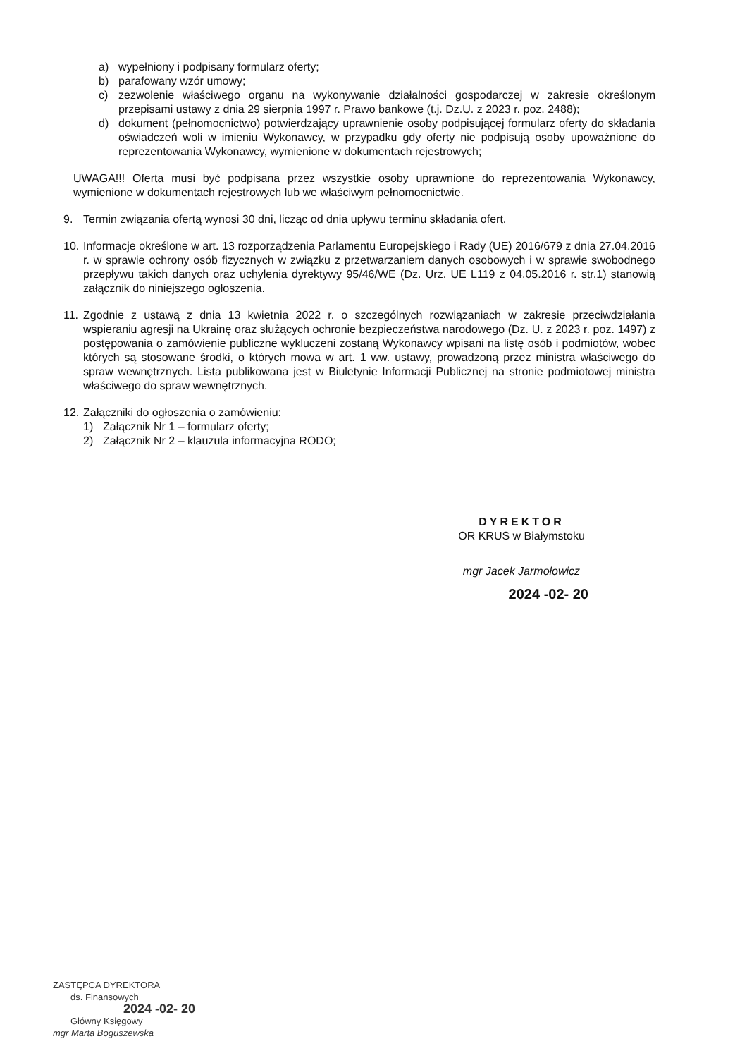a) wypełniony i podpisany formularz oferty;
b) parafowany wzór umowy;
c) zezwolenie właściwego organu na wykonywanie działalności gospodarczej w zakresie określonym przepisami ustawy z dnia 29 sierpnia 1997 r. Prawo bankowe (t.j. Dz.U. z 2023 r. poz. 2488);
d) dokument (pełnomocnictwo) potwierdzający uprawnienie osoby podpisującej formularz oferty do składania oświadczeń woli w imieniu Wykonawcy, w przypadku gdy oferty nie podpisują osoby upoważnione do reprezentowania Wykonawcy, wymienione w dokumentach rejestrowych;
UWAGA!!! Oferta musi być podpisana przez wszystkie osoby uprawnione do reprezentowania Wykonawcy, wymienione w dokumentach rejestrowych lub we właściwym pełnomocnictwie.
9. Termin związania ofertą wynosi 30 dni, licząc od dnia upływu terminu składania ofert.
10.
Informacje określone w art. 13 rozporządzenia Parlamentu Europejskiego i Rady (UE) 2016/679 z dnia 27.04.2016 r. w sprawie ochrony osób fizycznych w związku z przetwarzaniem danych osobowych i w sprawie swobodnego przepływu takich danych oraz uchylenia dyrektywy 95/46/WE (Dz. Urz. UE L119 z 04.05.2016 r. str.1) stanowią załącznik do niniejszego ogłoszenia.
11.
Zgodnie z ustawą z dnia 13 kwietnia 2022 r. o szczególnych rozwiązaniach w zakresie przeciwdziałania wspieraniu agresji na Ukrainę oraz służących ochronie bezpieczeństwa narodowego (Dz. U. z 2023 r. poz. 1497) z postępowania o zamówienie publiczne wykluczeni zostaną Wykonawcy wpisani na listę osób i podmiotów, wobec których są stosowane środki, o których mowa w art. 1 ww. ustawy, prowadzoną przez ministra właściwego do spraw wewnętrznych. Lista publikowana jest w Biuletynie Informacji Publicznej na stronie podmiotowej ministra właściwego do spraw wewnętrznych.
12.
Załączniki do ogłoszenia o zamówieniu:
1) Załącznik Nr 1 – formularz oferty;
2) Załącznik Nr 2 – klauzula informacyjna RODO;
DYREKTOR
OR KRUS w Białymstoku
mgr Jacek Jarmołowicz
2024 -02- 20
ZASTĘPCA DYREKTORA
ds. Finansowych
2024 -02- 20
Główny Księgowy
mgr Marta Boguszewska